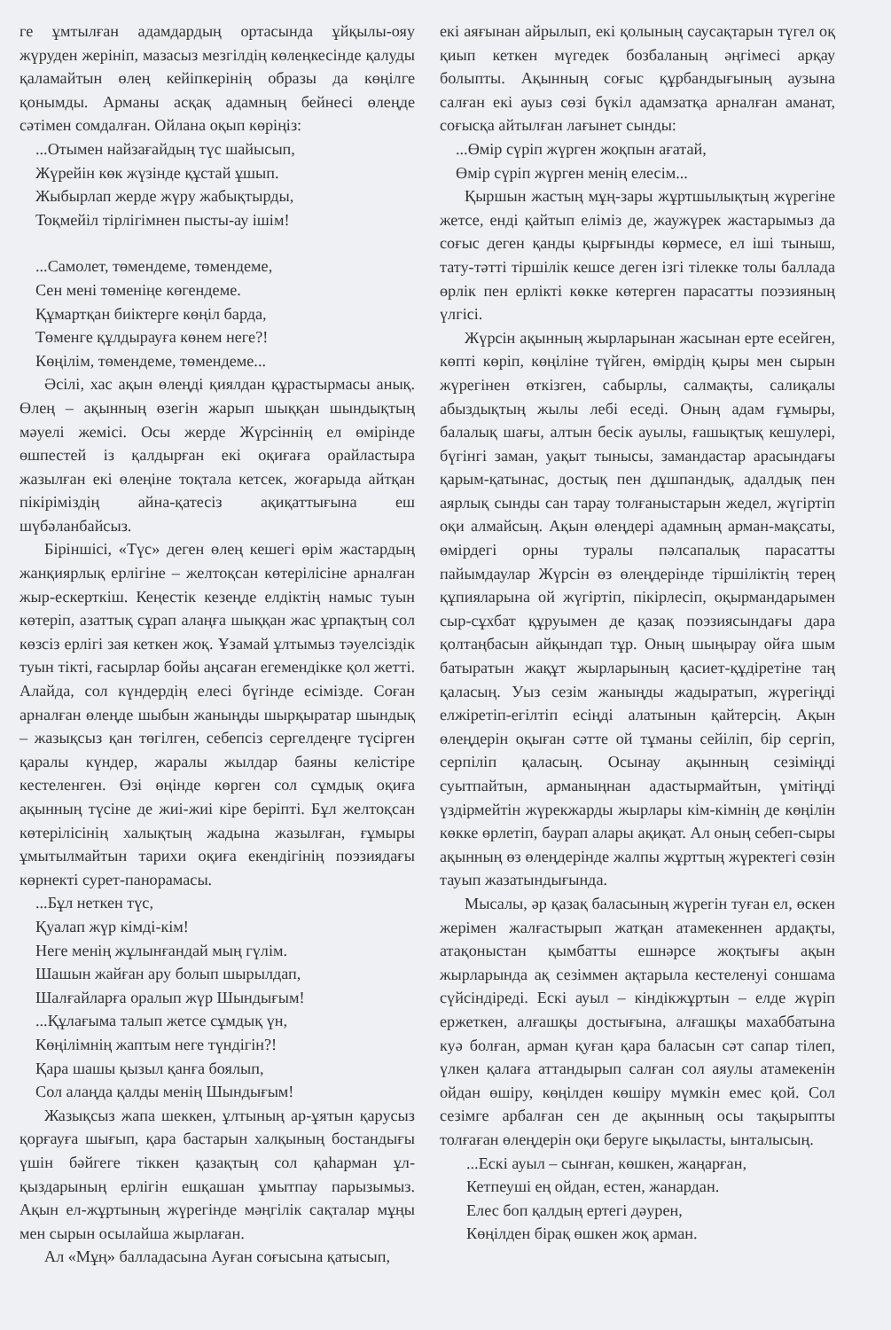ге ұмтылған адамдардың ортасында ұйқылы-ояу жүруден жерініп, мазасыз мезгілдің көлеңкесінде қалуды қаламайтын өлең кейіпкерінің образы да көңілге қонымды. Арманы асқақ адамның бейнесі өлеңде сәтімен сомдалған. Ойлана оқып көріңіз:
...Отымен найзағайдың түс шайысып,
Жүрейін көк жүзінде құстай ұшып.
Жыбырлап жерде жүру жабықтырды,
Тоқмейіл тірлігімнен пысты-ау ішім!
...Самолет, төмендеме, төмендеме,
Сен мені төменіңе көгендеме.
Құмартқан биіктерге көңіл барда,
Төменге құлдырауға көнем неге?!
Көңілім, төмендеме, төмендеме...
Әсілі, хас ақын өлеңді қиялдан құрастырмасы анық. Өлең – ақынның өзегін жарып шыққан шындықтың мәуелі жемісі. Осы жерде Жүрсіннің ел өмірінде өшпестей із қалдырған екі оқиғаға орайластыра жазылған екі өлеңіне тоқтала кетсек, жоғарыда айтқан пікіріміздің айна-қатесіз ақиқаттығына еш шүбәланбайсыз.
Біріншісі, «Түс» деген өлең кешегі өрім жастардың жанқиярлық ерлігіне – желтоқсан көтерілісіне арналған жыр-ескерткіш. Кеңестік кезеңде елдіктің намыс туын көтеріп, азаттық сұрап алаңға шыққан жас ұрпақтың сол көзсіз ерлігі зая кеткен жоқ. Ұзамай ұлтымыз тәуелсіздік туын тікті, ғасырлар бойы аңсаған егемендікке қол жетті. Алайда, сол күндердің елесі бүгінде есімізде. Соған арналған өлеңде шыбын жаныңды шырқыратар шындық – жазықсыз қан төгілген, себепсіз сергелдеңге түсірген қаралы күндер, жаралы жылдар баяны келістіре кестеленген. Өзі өңінде көрген сол сұмдық оқиға ақынның түсіне де жиі-жиі кіре беріпті. Бұл желтоқсан көтерілісінің халықтың жадына жазылған, ғұмыры ұмытылмайтын тарихи оқиға екендігінің поэзиядағы көрнекті сурет-панорамасы.
...Бұл неткен түс,
Қуалап жүр кімді-кім!
Неге менің жұлынғандай мың гүлім.
Шашын жайған ару болып шырылдап,
Шалғайларға оралып жүр Шындығым!
...Құлағыма талып жетсе сұмдық үн,
Көңілімнің жаптым неге түндігін?!
Қара шашы қызыл қанға боялып,
Сол алаңда қалды менің Шындығым!
Жазықсыз жапа шеккен, ұлтының ар-ұятын қарусыз қорғауға шығып, қара бастарын халқының бостандығы үшін бәйгеге тіккен қазақтың сол қаһарман ұл-қыздарының ерлігін ешқашан ұмытпау парызымыз. Ақын ел-жұртының жүрегінде мәңгілік сақталар мұңы мен сырын осылайша жырлаған.
Ал «Мұң» балладасына Ауған соғысына қатысып,
екі аяғынан айрылып, екі қолының саусақтарын түгел оқ қиып кеткен мүгедек бозбаланың әңгімесі арқау болыпты. Ақынның соғыс құрбандығының аузына салған екі ауыз сөзі бүкіл адамзатқа арналған аманат, соғысқа айтылған лағынет сынды:
...Өмір сүріп жүрген жоқпын ағатай,
Өмір сүріп жүрген менің елесім...
Қыршын жастың мұң-зары жұртшылықтың жүрегіне жетсе, енді қайтып еліміз де, жаужүрек жастарымыз да соғыс деген қанды қырғынды көрмесе, ел іші тыныш, тату-тәтті тіршілік кешсе деген ізгі тілекке толы баллада өрлік пен ерлікті көкке көтерген парасатты поэзияның үлгісі.
Жүрсін ақынның жырларынан жасынан ерте есейген, көпті көріп, көңіліне түйген, өмірдің қыры мен сырын жүрегінен өткізген, сабырлы, салмақты, салиқалы абыздықтың жылы лебі еседі. Оның адам ғұмыры, балалық шағы, алтын бесік ауылы, ғашықтық кешулері, бүгінгі заман, уақыт тынысы, замандастар арасындағы қарым-қатынас, достық пен дұшпандық, адалдық пен аярлық сынды сан тарау толғаныстарын жедел, жүгіртіп оқи алмайсың. Ақын өлеңдері адамның арман-мақсаты, өмірдегі орны туралы пәлсапалық парасатты пайымдаулар Жүрсін өз өлеңдерінде тіршіліктің терең құпияларына ой жүгіртіп, пікірлесіп, оқырмандарымен сыр-сұхбат құруымен де қазақ поэзиясындағы дара қолтаңбасын айқындап тұр. Оның шыңырау ойға шым батыратын жақұт жырларының қасиет-құдіретіне таң қаласың. Уыз сезім жаныңды жадыратып, жүрегіңді елжіретіп-егілтіп есіңді алатынын қайтерсің. Ақын өлеңдерін оқыған сәтте ой тұманы сейіліп, бір сергіп, серпіліп қаласың. Осынау ақынның сезіміңді суытпайтын, арманыңнан адастырмайтын, үмітіңді үздірмейтін жүрекжарды жырлары кім-кімнің де көңілін көкке өрлетіп, баурап алары ақиқат. Ал оның себеп-сыры ақынның өз өлеңдерінде жалпы жұрттың жүректегі сөзін тауып жазатындығында.
Мысалы, әр қазақ баласының жүрегін туған ел, өскен жерімен жалғастырып жатқан атамекеннен ардақты, атақоныстан қымбатты ешнәрсе жоқтығы ақын жырларында ақ сезіммен ақтарыла кестеленуі соншама сүйсіндіреді. Ескі ауыл – кіндікжұртын – елде жүріп ержеткен, алғашқы достығына, алғашқы махаббатына куә болған, арман қуған қара баласын сәт сапар тілеп, үлкен қалаға аттандырып салған сол аяулы атамекенін ойдан өшіру, көңілден көшіру мүмкін емес қой. Сол сезімге арбалған сен де ақынның осы тақырыпты толғаған өлеңдерін оқи беруге ықыласты, ынталысың.
...Ескі ауыл – сынған, көшкен, жаңарған,
Кетпеуші ең ойдан, естен, жанардан.
Елес боп қалдың ертегі дәурен,
Көңілден бірақ өшкен жоқ арман.